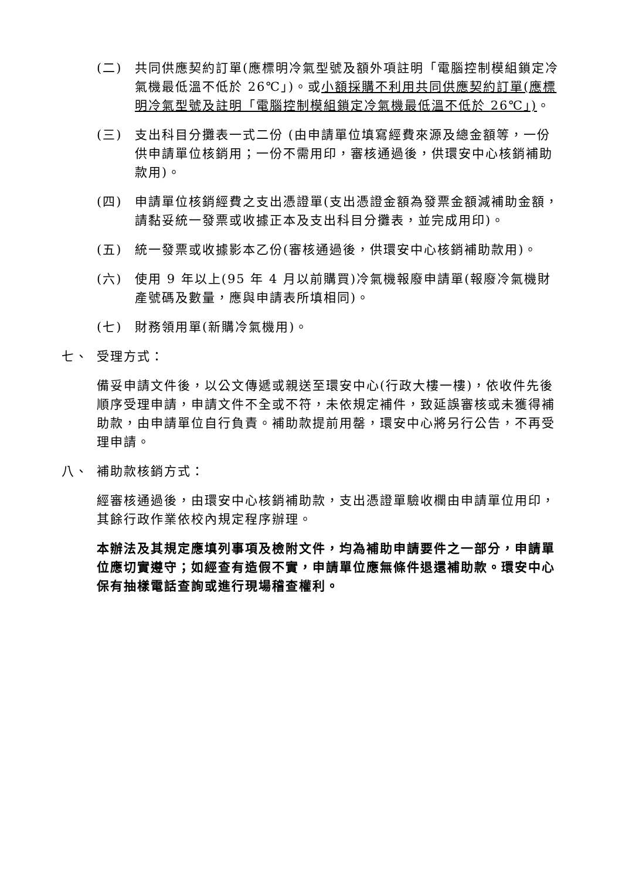(二) 共同供應契約訂單(應標明冷氣型號及額外項註明「電腦控制模組鎖定冷氣機最低溫不低於 26℃」)。或小額採購不利用共同供應契約訂單(應標明冷氣型號及註明「電腦控制模組鎖定冷氣機最低溫不低於 26℃」)。
(三) 支出科目分攤表一式二份 (由申請單位填寫經費來源及總金額等，一份供申請單位核銷用；一份不需用印，審核通過後，供環安中心核銷補助款用)。
(四) 申請單位核銷經費之支出憑證單(支出憑證金額為發票金額減補助金額，請黏妥統一發票或收據正本及支出科目分攤表，並完成用印)。
(五) 統一發票或收據影本乙份(審核通過後，供環安中心核銷補助款用)。
(六) 使用 9 年以上(95 年 4 月以前購買)冷氣機報廢申請單(報廢冷氣機財產號碼及數量，應與申請表所填相同)。
(七) 財務領用單(新購冷氣機用)。
七、 受理方式：
備妥申請文件後，以公文傳遞或親送至環安中心(行政大樓一樓)，依收件先後順序受理申請，申請文件不全或不符，未依規定補件，致延誤審核或未獲得補助款，由申請單位自行負責。補助款提前用罄，環安中心將另行公告，不再受理申請。
八、 補助款核銷方式：
經審核通過後，由環安中心核銷補助款，支出憑證單驗收欄由申請單位用印，其餘行政作業依校內規定程序辦理。
本辦法及其規定應填列事項及檢附文件，均為補助申請要件之一部分，申請單位應切實遵守；如經查有造假不實，申請單位應無條件退還補助款。環安中心保有抽樣電話查詢或進行現場稽查權利。